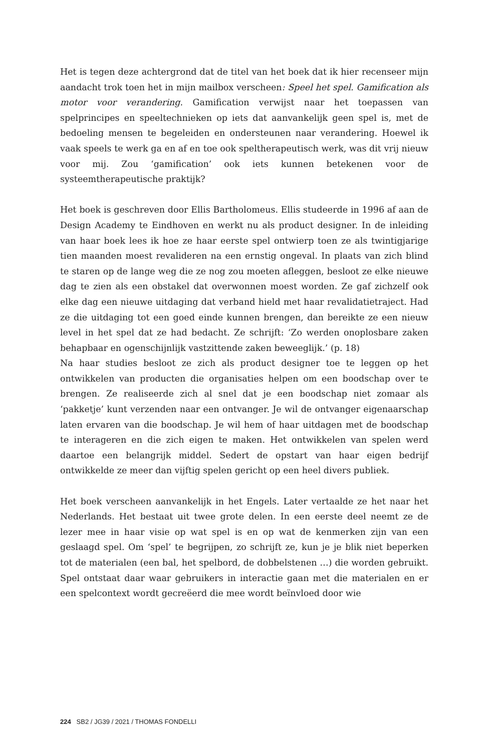Het is tegen deze achtergrond dat de titel van het boek dat ik hier recenseer mijn aandacht trok toen het in mijn mailbox verscheen: Speel het spel. Gamification als motor voor verandering. Gamification verwijst naar het toepassen van spelprincipes en speeltechnieken op iets dat aanvankelijk geen spel is, met de bedoeling mensen te begeleiden en ondersteunen naar verandering. Hoewel ik vaak speels te werk ga en af en toe ook speltherapeutisch werk, was dit vrij nieuw voor mij. Zou ‘gamification’ ook iets kunnen betekenen voor de systeemtherapeutische praktijk?
Het boek is geschreven door Ellis Bartholomeus. Ellis studeerde in 1996 af aan de Design Academy te Eindhoven en werkt nu als product designer. In de inleiding van haar boek lees ik hoe ze haar eerste spel ontwierp toen ze als twintigjarige tien maanden moest revalideren na een ernstig ongeval. In plaats van zich blind te staren op de lange weg die ze nog zou moeten afleggen, besloot ze elke nieuwe dag te zien als een obstakel dat overwonnen moest worden. Ze gaf zichzelf ook elke dag een nieuwe uitdaging dat verband hield met haar revalidatietraject. Had ze die uitdaging tot een goed einde kunnen brengen, dan bereikte ze een nieuw level in het spel dat ze had bedacht. Ze schrijft: ‘Zo werden onoplosbare zaken behapbaar en ogenschijnlijk vastzittende zaken beweeglijk.’ (p. 18)
Na haar studies besloot ze zich als product designer toe te leggen op het ontwikkelen van producten die organisaties helpen om een boodschap over te brengen. Ze realiseerde zich al snel dat je een boodschap niet zomaar als ‘pakketje’ kunt verzenden naar een ontvanger. Je wil de ontvanger eigenaarschap laten ervaren van die boodschap. Je wil hem of haar uitdagen met de boodschap te interageren en die zich eigen te maken. Het ontwikkelen van spelen werd daartoe een belangrijk middel. Sedert de opstart van haar eigen bedrijf ontwikkelde ze meer dan vijftig spelen gericht op een heel divers publiek.
Het boek verscheen aanvankelijk in het Engels. Later vertaalde ze het naar het Nederlands. Het bestaat uit twee grote delen. In een eerste deel neemt ze de lezer mee in haar visie op wat spel is en op wat de kenmerken zijn van een geslaagd spel. Om ‘spel’ te begrijpen, zo schrijft ze, kun je je blik niet beperken tot de materialen (een bal, het spelbord, de dobbelstenen …) die worden gebruikt. Spel ontstaat daar waar gebruikers in interactie gaan met die materialen en er een spelcontext wordt gecreëerd die mee wordt beïnvloed door wie
224 SB2 / JG39 / 2021 / THOMAS FONDELLI